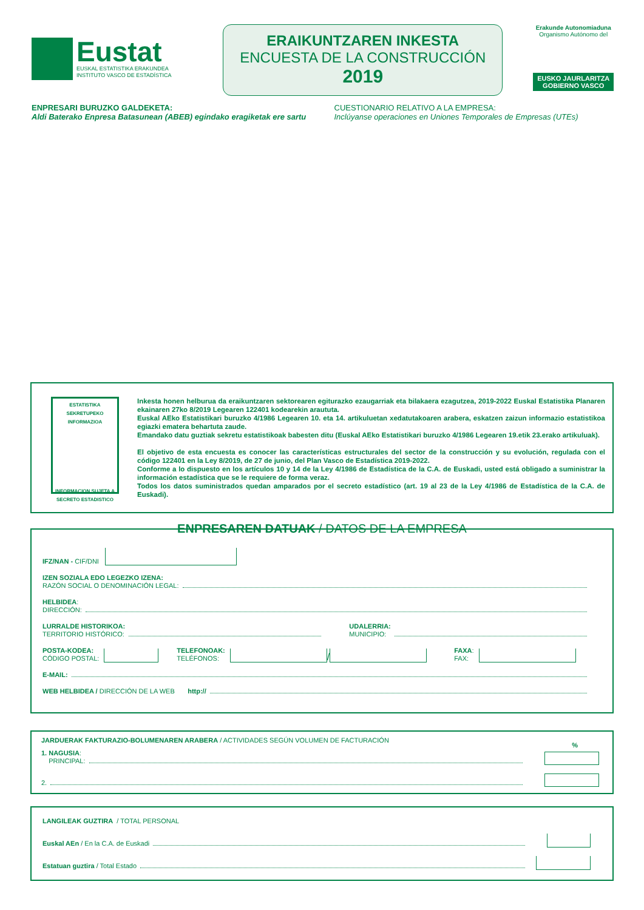Eustat
EUSKAL ESTATISTIKA ERAKUNDEA
INSTITUTO VASCO DE ESTADÍSTICA
ERAIKUNTZAREN INKESTA
ENCUESTA DE LA CONSTRUCCIÓN
2019
Erakunde Autonomiaduna
Organismo Autónomo del
EUSKO JAURLARITZA
GOBIERNO VASCO
ENPRESARI BURUZKO GALDEKETA:
Aldi Baterako Enpresa Batasunean (ABEB) egindako eragiketak ere sartu
CUESTIONARIO RELATIVO A LA EMPRESA:
Inclúyanse operaciones en Uniones Temporales de Empresas (UTEs)
ESTATISTIKA SEKRETUPEKO INFORMAZIOA
INFORMACION SUJETA A SECRETO ESTADISTICO
Inkesta honen helburua da eraikuntzaren sektorearen egiturazko ezaugarriak eta bilakaera ezagutzea, 2019-2022 Euskal Estatistika Planaren ekainaren 27ko 8/2019 Legearen 122401 kodearekin araututa.
Euskal AEko Estatistikari buruzko 4/1986 Legearen 10. eta 14. artikuluetan xedatutakoaren arabera, eskatzen zaizun informazio estatistikoa egiazki ematera behartuta zaude.
Emandako datu guztiak sekretu estatistikoak babesten ditu (Euskal AEko Estatistikari buruzko 4/1986 Legearen 19.etik 23.erako artikuluak).
El objetivo de esta encuesta es conocer las características estructurales del sector de la construcción y su evolución, regulada con el código 122401 en la Ley 8/2019, de 27 de junio, del Plan Vasco de Estadística 2019-2022.
Conforme a lo dispuesto en los artículos 10 y 14 de la Ley 4/1986 de Estadística de la C.A. de Euskadi, usted está obligado a suministrar la información estadística que se le requiere de forma veraz.
Todos los datos suministrados quedan amparados por el secreto estadístico (art. 19 al 23 de la Ley 4/1986 de Estadística de la C.A. de Euskadi).
ENPRESAREN DATUAK / DATOS DE LA EMPRESA
IFZ/NAN - CIF/DNI
IZEN SOZIALA EDO LEGEZKO IZENA:
RAZÓN SOCIAL O DENOMINACIÓN LEGAL:
HELBIDEA:
DIRECCIÓN:
LURRALDE HISTORIKOA:
TERRITORIO HISTÓRICO: UDALERRIA:
MUNICIPIO:
POSTA-KODEA:
CÓDIGO POSTAL: TELEFONOAK:
TELÉFONOS: / FAXA:
FAX:
E-MAIL:
WEB HELBIDEA / DIRECCIÓN DE LA WEB http://
JARDUERAK FAKTURAZIO-BOLUMENAREN ARABERA / ACTIVIDADES SEGÚN VOLUMEN DE FACTURACIÓN %
1. NAGUSIA:
PRINCIPAL:
2.
LANGILEAK GUZTIRA / TOTAL PERSONAL
Euskal AEn / En la C.A. de Euskadi
Estatuan guztira / Total Estado